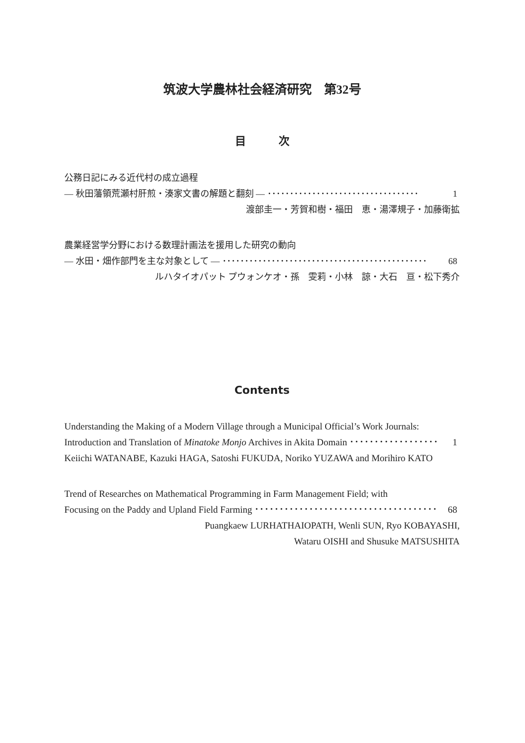筑波大学農林社会経済研究　第32号
目　　　次
公務日記にみる近代村の成立過程
― 秋田藩領荒瀬村肝煎・湊家文書の解題と翻刻 ― ･･････････････････････････････････ 1
渡部圭一・芳賀和樹・福田　恵・湯澤規子・加藤衛拡
農業経営学分野における数理計画法を援用した研究の動向
― 水田・畑作部門を主な対象として ― ･･････････････････････････････････････････････ 68
ルハタイオパット プウォンケオ・孫　雯莉・小林　諒・大石　亘・松下秀介
Contents
Understanding the Making of a Modern Village through a Municipal Official’s Work Journals:
Introduction and Translation of Minatoke Monjo Archives in Akita Domain ･･････････････････ 1
Keiichi WATANABE, Kazuki HAGA, Satoshi FUKUDA, Noriko YUZAWA and Morihiro KATO
Trend of Researches on Mathematical Programming in Farm Management Field; with
Focusing on the Paddy and Upland Field Farming ･･････････････････････････････････････ 68
Puangkaew LURHATHAIOPATH, Wenli SUN, Ryo KOBAYASHI,
Wataru OISHI and Shusuke MATSUSHITA